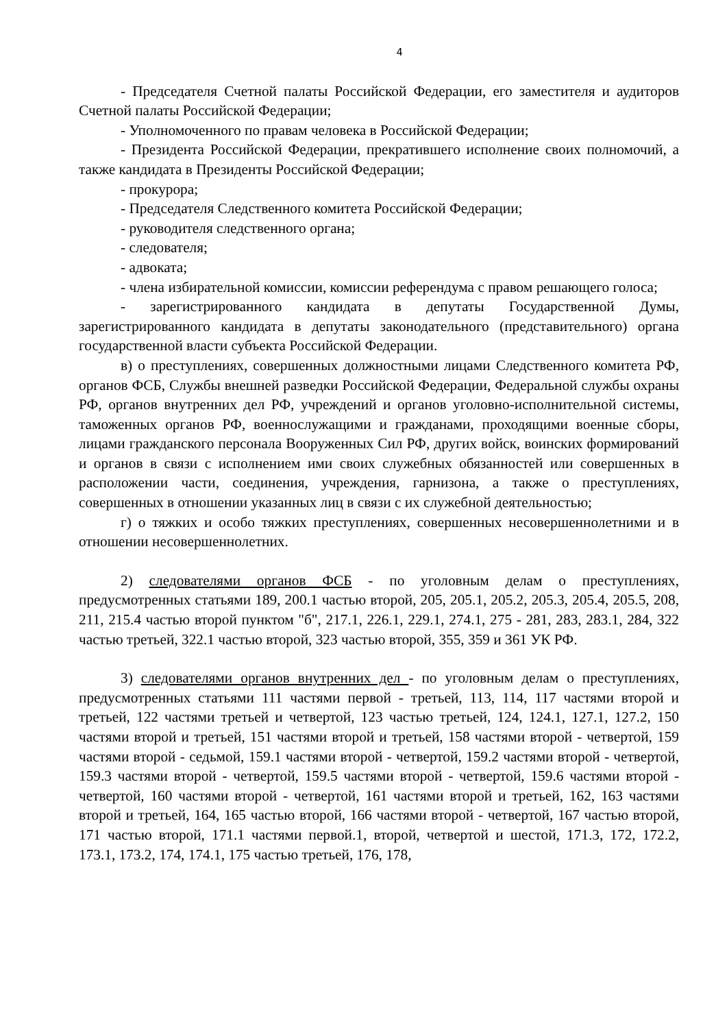4
- Председателя Счетной палаты Российской Федерации, его заместителя и аудиторов Счетной палаты Российской Федерации;
- Уполномоченного по правам человека в Российской Федерации;
- Президента Российской Федерации, прекратившего исполнение своих полномочий, а также кандидата в Президенты Российской Федерации;
- прокурора;
- Председателя Следственного комитета Российской Федерации;
- руководителя следственного органа;
- следователя;
- адвоката;
- члена избирательной комиссии, комиссии референдума с правом решающего голоса;
- зарегистрированного кандидата в депутаты Государственной Думы, зарегистрированного кандидата в депутаты законодательного (представительного) органа государственной власти субъекта Российской Федерации.
в) о преступлениях, совершенных должностными лицами Следственного комитета РФ, органов ФСБ, Службы внешней разведки Российской Федерации, Федеральной службы охраны РФ, органов внутренних дел РФ, учреждений и органов уголовно-исполнительной системы, таможенных органов РФ, военнослужащими и гражданами, проходящими военные сборы, лицами гражданского персонала Вооруженных Сил РФ, других войск, воинских формирований и органов в связи с исполнением ими своих служебных обязанностей или совершенных в расположении части, соединения, учреждения, гарнизона, а также о преступлениях, совершенных в отношении указанных лиц в связи с их служебной деятельностью;
г) о тяжких и особо тяжких преступлениях, совершенных несовершеннолетними и в отношении несовершеннолетних.
2) следователями органов ФСБ - по уголовным делам о преступлениях, предусмотренных статьями 189, 200.1 частью второй, 205, 205.1, 205.2, 205.3, 205.4, 205.5, 208, 211, 215.4 частью второй пунктом "б", 217.1, 226.1, 229.1, 274.1, 275 - 281, 283, 283.1, 284, 322 частью третьей, 322.1 частью второй, 323 частью второй, 355, 359 и 361 УК РФ.
3) следователями органов внутренних дел - по уголовным делам о преступлениях, предусмотренных статьями 111 частями первой - третьей, 113, 114, 117 частями второй и третьей, 122 частями третьей и четвертой, 123 частью третьей, 124, 124.1, 127.1, 127.2, 150 частями второй и третьей, 151 частями второй и третьей, 158 частями второй - четвертой, 159 частями второй - седьмой, 159.1 частями второй - четвертой, 159.2 частями второй - четвертой, 159.3 частями второй - четвертой, 159.5 частями второй - четвертой, 159.6 частями второй - четвертой, 160 частями второй - четвертой, 161 частями второй и третьей, 162, 163 частями второй и третьей, 164, 165 частью второй, 166 частями второй - четвертой, 167 частью второй, 171 частью второй, 171.1 частями первой.1, второй, четвертой и шестой, 171.3, 172, 172.2, 173.1, 173.2, 174, 174.1, 175 частью третьей, 176, 178,